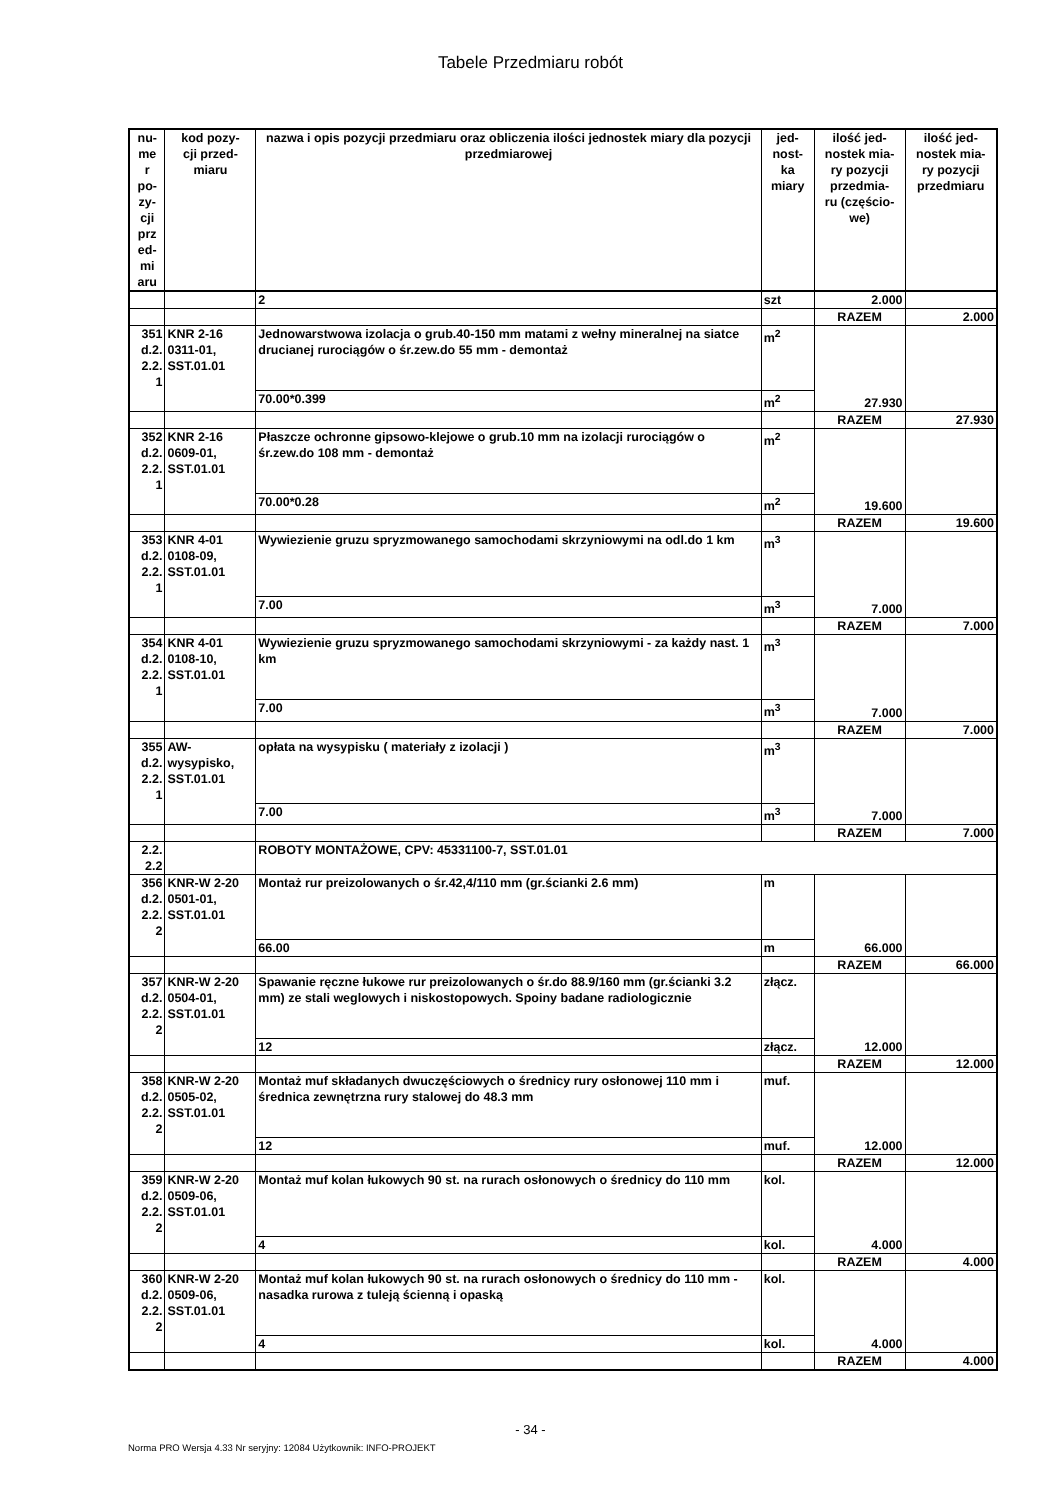Tabele Przedmiaru robót
| nu- me r po- zy- cji prz ed- mi aru | kod pozy- cji przed- miaru | nazwa i opis pozycji przedmiaru oraz obliczenia ilości jednostek miary dla pozycji przedmiarowej | jed- nost- ka miary | ilość jed- nostek mia- ry pozycji przedmia- ru (częścio- we) | ilość jed- nostek mia- ry pozycji przedmiaru |
| --- | --- | --- | --- | --- | --- |
| | | 2 | szt | 2.000 | |
| | | | | RAZEM | 2.000 |
| 351 d.2. 2.2. 1 | KNR 2-16 0311-01, SST.01.01 | Jednowarstwowa izolacja o grub.40-150 mm matami z wełny mineralnej na siatce drucianej rurociągów o śr.zew.do 55 mm - demontaż | m<sup>2</sup> | 27.930 | |
| | | 70.00*0.399 | m<sup>2</sup> | | |
| | | | | RAZEM | 27.930 |
| 352 d.2. 2.2. 1 | KNR 2-16 0609-01, SST.01.01 | Płaszcze ochronne gipsowo-klejowe o grub.10 mm na izolacji rurociągów o śr.zew.do 108 mm - demontaż | m<sup>2</sup> | 19.600 | |
| | | 70.00*0.28 | m<sup>2</sup> | | |
| | | | | RAZEM | 19.600 |
| 353 d.2. 2.2. 1 | KNR 4-01 0108-09, SST.01.01 | Wywiezienie gruzu spryzmowanego samochodami skrzyniowymi na odl.do 1 km | m<sup>3</sup> | 7.000 | |
| | | 7.00 | m<sup>3</sup> | | |
| | | | | RAZEM | 7.000 |
| 354 d.2. 2.2. 1 | KNR 4-01 0108-10, SST.01.01 | Wywiezienie gruzu spryzmowanego samochodami skrzyniowymi - za każdy nast. 1 km | m<sup>3</sup> | 7.000 | |
| | | 7.00 | m<sup>3</sup> | | |
| | | | | RAZEM | 7.000 |
| 355 d.2. 2.2. 1 | AW-wysypisko, SST.01.01 | opłata na wysypisku ( materiały z izolacji ) | m<sup>3</sup> | 7.000 | |
| | | 7.00 | m<sup>3</sup> | | |
| | | | | RAZEM | 7.000 |
| 2.2. 2.2 | | ROBOTY MONTAŻOWE, CPV: 45331100-7, SST.01.01 | | | |
| 356 d.2. 2.2. 2 | KNR-W 2-20 0501-01, SST.01.01 | Montaż rur preizolowanych o śr.42,4/110 mm (gr.ścianki 2.6 mm) | m | 66.000 | |
| | | 66.00 | m | | |
| | | | | RAZEM | 66.000 |
| 357 d.2. 2.2. 2 | KNR-W 2-20 0504-01, SST.01.01 | Spawanie ręczne łukowe rur preizolowanych o śr.do 88.9/160 mm (gr.ścianki 3.2 mm) ze stali weglowych i niskostopowych. Spoiny badane radiologicznie | złącz. | 12.000 | |
| | | 12 | złącz. | | |
| | | | | RAZEM | 12.000 |
| 358 d.2. 2.2. 2 | KNR-W 2-20 0505-02, SST.01.01 | Montaż muf składanych dwuczęściowych o średnicy rury osłonowej 110 mm i średnica zewnętrzna rury stalowej do 48.3 mm | muf. | 12.000 | |
| | | 12 | muf. | | |
| | | | | RAZEM | 12.000 |
| 359 d.2. 2.2. 2 | KNR-W 2-20 0509-06, SST.01.01 | Montaż muf kolan łukowych 90 st. na rurach osłonowych o średnicy do 110 mm | kol. | 4.000 | |
| | | 4 | kol. | | |
| | | | | RAZEM | 4.000 |
| 360 d.2. 2.2. 2 | KNR-W 2-20 0509-06, SST.01.01 | Montaż muf kolan łukowych 90 st. na rurach osłonowych o średnicy do 110 mm - nasadka rurowa z tuleją ścienną i opaską | kol. | 4.000 | |
| | | 4 | kol. | | |
| | | | | RAZEM | 4.000 |
- 34 -
Norma PRO Wersja 4.33 Nr seryjny: 12084 Użytkownik: INFO-PROJEKT